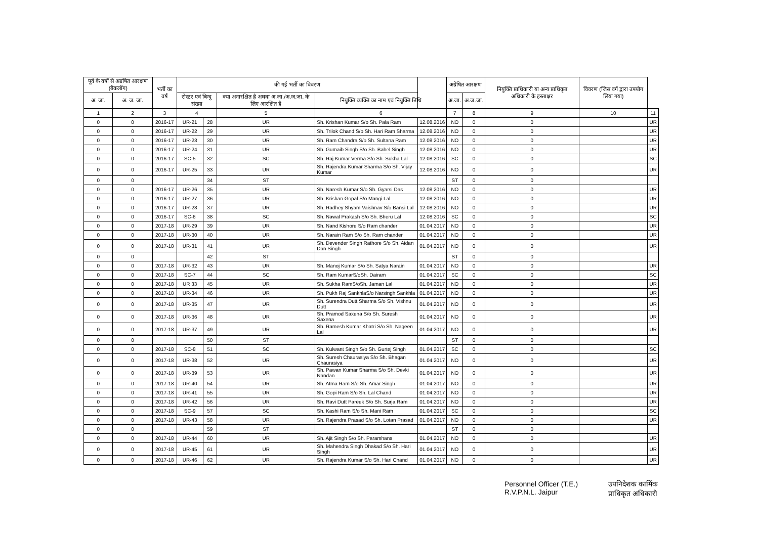| पूर्व के वर्षों से अग्रषित आरक्षण (बैकलॉग) | | भर्ती का वर्ष | की गई भर्ती का विवरण | | | | | अग्रेषित आरक्षण | | नियुक्ति प्राधिकारी या अन्य प्राधिकृत अधिकारी के हस्ताक्षर | विवरण (जिस वर्ग द्वारा उपयोग लिया गया) | |
| --- | --- | --- | --- | --- | --- | --- | --- | --- | --- | --- | --- | --- |
| अ. जा. | अ. ज. जा. | | रोस्टर एवं बिन्दु संख्या | | क्या अनारक्षित है अथवा अ.जा./अ.ज.जा. के लिए आरक्षित है | नियुक्ति व्यक्ति का नाम एवं नियुक्ति तिथि | | अ.जा. | अ.ज.जा. | | | |
| 1 | 2 | 3 | 4 | | 5 | 6 | | 7 | 8 | 9 | 10 | 11 |
| 0 | 0 | 2016-17 | UR-21 | 28 | UR | Sh. Krishan Kumar S/o Sh. Pala Ram | 12.08.2016 | NO | 0 | 0 | | UR |
| 0 | 0 | 2016-17 | UR-22 | 29 | UR | Sh. Trilok Chand S/o Sh. Hari Ram Sharma | 12.08.2016 | NO | 0 | 0 | | UR |
| 0 | 0 | 2016-17 | UR-23 | 30 | UR | Sh. Ram Chandra S/o Sh. Sultana Ram | 12.08.2016 | NO | 0 | 0 | | UR |
| 0 | 0 | 2016-17 | UR-24 | 31 | UR | Sh. Gumaib Singh S/o Sh. Bahel Singh | 12.08.2016 | NO | 0 | 0 | | UR |
| 0 | 0 | 2016-17 | SC-5 | 32 | SC | Sh. Raj Kumar Verma S/o Sh. Sukha Lal | 12.08.2016 | SC | 0 | 0 | | SC |
| 0 | 0 | 2016-17 | UR-25 | 33 | UR | Sh. Rajendra Kumar Sharma S/o Sh. Vijay Kumar | 12.08.2016 | NO | 0 | 0 | | UR |
| 0 | 0 | | | 34 | ST | | | ST | 0 | 0 | | |
| 0 | 0 | 2016-17 | UR-26 | 35 | UR | Sh. Naresh Kumar S/o Sh. Gyarsi Das | 12.08.2016 | NO | 0 | 0 | | UR |
| 0 | 0 | 2016-17 | UR-27 | 36 | UR | Sh. Krishan Gopal S/o Mangi Lal | 12.08.2016 | NO | 0 | 0 | | UR |
| 0 | 0 | 2016-17 | UR-28 | 37 | UR | Sh. Radhey Shyam Vaishnav S/o Bansi Lal | 12.08.2016 | NO | 0 | 0 | | UR |
| 0 | 0 | 2016-17 | SC-6 | 38 | SC | Sh. Nawal Prakash S/o Sh. Bheru Lal | 12.08.2016 | SC | 0 | 0 | | SC |
| 0 | 0 | 2017-18 | UR-29 | 39 | UR | Sh. Nand Kishore S/o Ram chander | 01.04.2017 | NO | 0 | 0 | | UR |
| 0 | 0 | 2017-18 | UR-30 | 40 | UR | Sh. Narain Ram S/o Sh. Ram chander | 01.04.2017 | NO | 0 | 0 | | UR |
| 0 | 0 | 2017-18 | UR-31 | 41 | UR | Sh. Devender Singh Rathore S/o Sh. Aidan Dan Singh | 01.04.2017 | NO | 0 | 0 | | UR |
| 0 | 0 | | | 42 | ST | | | ST | 0 | 0 | | |
| 0 | 0 | 2017-18 | UR-32 | 43 | UR | Sh. Manoj Kumar S/o Sh. Satya Narain | 01.04.2017 | NO | 0 | 0 | | UR |
| 0 | 0 | 2017-18 | SC-7 | 44 | SC | Sh. Ram KumarS/oSh. Dairam | 01.04.2017 | SC | 0 | 0 | | SC |
| 0 | 0 | 2017-18 | UR 33 | 45 | UR | Sh. Sukha RamS/oSh. Jaman Lal | 01.04.2017 | NO | 0 | 0 | | UR |
| 0 | 0 | 2017-18 | UR-34 | 46 | UR | Sh. Pukh Raj SankhlaS/o Narsingh Sankhla | 01.04.2017 | NO | 0 | 0 | | UR |
| 0 | 0 | 2017-18 | UR-35 | 47 | UR | Sh. Surendra Dutt Sharma S/o Sh. Vishnu Dutt | 01.04.2017 | NO | 0 | 0 | | UR |
| 0 | 0 | 2017-18 | UR-36 | 48 | UR | Sh. Pramod Saxena S/o Sh. Suresh Saxena | 01.04.2017 | NO | 0 | 0 | | UR |
| 0 | 0 | 2017-18 | UR-37 | 49 | UR | Sh. Ramesh Kumar Khatri S/o Sh. Nageen Lal | 01.04.2017 | NO | 0 | 0 | | UR |
| 0 | 0 | | | 50 | ST | | | ST | 0 | 0 | | |
| 0 | 0 | 2017-18 | SC-8 | 51 | SC | Sh. Kulwant Singh S/o Sh. Gurtej Singh | 01.04.2017 | SC | 0 | 0 | | SC |
| 0 | 0 | 2017-18 | UR-38 | 52 | UR | Sh. Suresh Chaurasiya S/o Sh. Bhagan Chaurasiya | 01.04.2017 | NO | 0 | 0 | | UR |
| 0 | 0 | 2017-18 | UR-39 | 53 | UR | Sh. Pawan Kumar Sharma S/o Sh. Devki Nandan | 01.04.2017 | NO | 0 | 0 | | UR |
| 0 | 0 | 2017-18 | UR-40 | 54 | UR | Sh. Atma Ram S/o Sh. Amar Singh | 01.04.2017 | NO | 0 | 0 | | UR |
| 0 | 0 | 2017-18 | UR-41 | 55 | UR | Sh. Gopi Ram S/o Sh. Lal Chand | 01.04.2017 | NO | 0 | 0 | | UR |
| 0 | 0 | 2017-18 | UR-42 | 56 | UR | Sh. Ravi Dutt Pareek S/o Sh. Surja Ram | 01.04.2017 | NO | 0 | 0 | | UR |
| 0 | 0 | 2017-18 | SC-9 | 57 | SC | Sh. Kashi Ram S/o Sh. Mani Ram | 01.04.2017 | SC | 0 | 0 | | SC |
| 0 | 0 | 2017-18 | UR-43 | 58 | UR | Sh. Rajendra Prasad S/o Sh. Lotan Prasad | 01.04.2017 | NO | 0 | 0 | | UR |
| 0 | 0 | | | 59 | ST | | | ST | 0 | 0 | | |
| 0 | 0 | 2017-18 | UR-44 | 60 | UR | Sh. Ajit Singh S/o Sh. Paramhans | 01.04.2017 | NO | 0 | 0 | | UR |
| 0 | 0 | 2017-18 | UR-45 | 61 | UR | Sh. Mahendra Singh Dhakad S/o Sh. Hari Singh | 01.04.2017 | NO | 0 | 0 | | UR |
| 0 | 0 | 2017-18 | UR-46 | 62 | UR | Sh. Rajendra Kumar S/o Sh. Hari Chand | 01.04.2017 | NO | 0 | 0 | | UR |
Personnel Officer (T.E.)
R.V.P.N.L. Jaipur
उपनिदेशक कार्मिक
प्राधिकृत अधिकारी